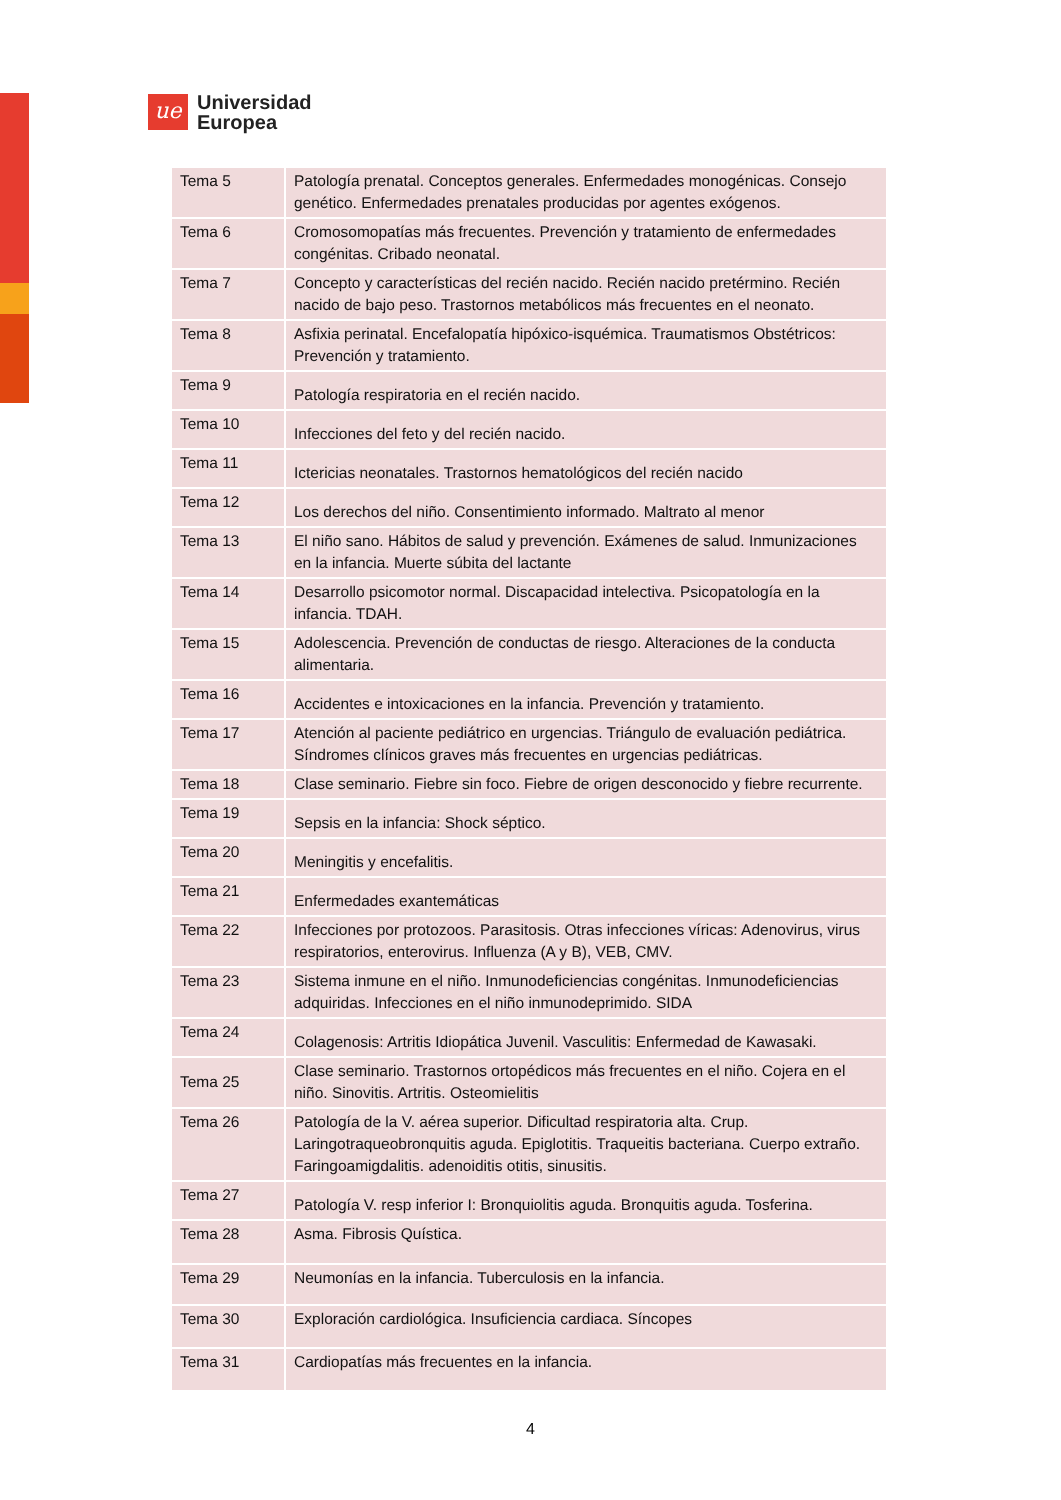ue
Universidad
Europea
| Tema 5 | Patología prenatal. Conceptos generales. Enfermedades monogénicas. Consejo genético. Enfermedades prenatales producidas por agentes exógenos. |
| Tema 6 | Cromosomopatías más frecuentes. Prevención y tratamiento de enfermedades congénitas. Cribado neonatal. |
| Tema 7 | Concepto y características del recién nacido. Recién nacido pretérmino. Recién nacido de bajo peso. Trastornos metabólicos más frecuentes en el neonato. |
| Tema 8 | Asfixia perinatal. Encefalopatía hipóxico-isquémica. Traumatismos Obstétricos: Prevención y tratamiento. |
| Tema 9 | Patología respiratoria en el recién nacido. |
| Tema 10 | Infecciones del feto y del recién nacido. |
| Tema 11 | Ictericias neonatales. Trastornos hematológicos del recién nacido |
| Tema 12 | Los derechos del niño. Consentimiento informado. Maltrato al menor |
| Tema 13 | El niño sano. Hábitos de salud y prevención. Exámenes de salud. Inmunizaciones en la infancia. Muerte súbita del lactante |
| Tema 14 | Desarrollo psicomotor normal. Discapacidad intelectiva. Psicopatología en la infancia. TDAH. |
| Tema 15 | Adolescencia. Prevención de conductas de riesgo. Alteraciones de la conducta alimentaria. |
| Tema 16 | Accidentes e intoxicaciones en la infancia. Prevención y tratamiento. |
| Tema 17 | Atención al paciente pediátrico en urgencias. Triángulo de evaluación pediátrica. Síndromes clínicos graves más frecuentes en urgencias pediátricas. |
| Tema 18 | Clase seminario. Fiebre sin foco. Fiebre de origen desconocido y fiebre recurrente. |
| Tema 19 | Sepsis en la infancia: Shock séptico. |
| Tema 20 | Meningitis y encefalitis. |
| Tema 21 | Enfermedades exantemáticas |
| Tema 22 | Infecciones por protozoos. Parasitosis. Otras infecciones víricas: Adenovirus, virus respiratorios, enterovirus. Influenza (A y B), VEB, CMV. |
| Tema 23 | Sistema inmune en el niño. Inmunodeficiencias congénitas. Inmunodeficiencias adquiridas. Infecciones en el niño inmunodeprimido. SIDA |
| Tema 24 | Colagenosis: Artritis Idiopática Juvenil. Vasculitis: Enfermedad de Kawasaki. |
| Tema 25 | Clase seminario. Trastornos ortopédicos más frecuentes en el niño. Cojera en el niño. Sinovitis. Artritis. Osteomielitis |
| Tema 26 | Patología de la V. aérea superior. Dificultad respiratoria alta. Crup. Laringotraqueobronquitis aguda. Epiglotitis. Traqueitis bacteriana. Cuerpo extraño. Faringoamigdalitis. adenoiditis otitis, sinusitis. |
| Tema 27 | Patología V. resp inferior I: Bronquiolitis aguda. Bronquitis aguda. Tosferina. |
| Tema 28 | Asma. Fibrosis Quística. |
| Tema 29 | Neumonías en la infancia. Tuberculosis en la infancia. |
| Tema 30 | Exploración cardiológica. Insuficiencia cardiaca. Síncopes |
| Tema 31 | Cardiopatías más frecuentes en la infancia. |
4